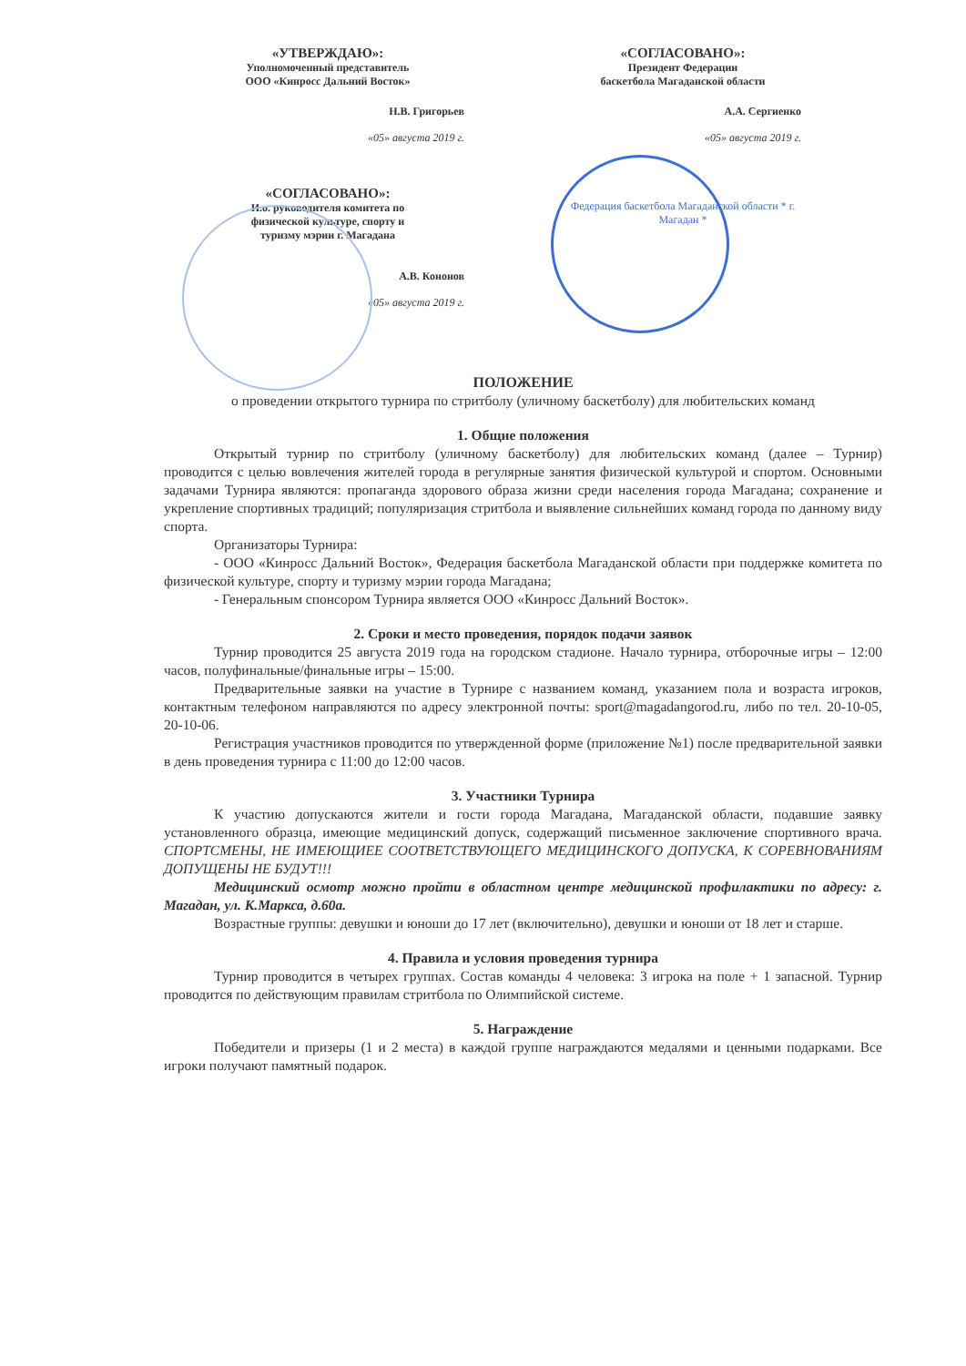«УТВЕРЖДАЮ»:
Уполномоченный представитель
ООО «Кинросс Дальний Восток»
Н.В. Григорьев
«05» августа 2019 г.
«СОГЛАСОВАНО»:
И.о. руководителя комитета по
физической культуре, спорту и
туризму мэрии г. Магадана
А.В. Кононов
«05» августа 2019 г.
«СОГЛАСОВАНО»:
Президент Федерации
баскетбола Магаданской области
А.А. Сергиенко
«05» августа 2019 г.
Федерация баскетбола Магаданской области * г. Магадан *
ПОЛОЖЕНИЕ
о проведении открытого турнира по стритболу (уличному баскетболу) для любительских команд
1. Общие положения
Открытый турнир по стритболу (уличному баскетболу) для любительских команд (далее – Турнир) проводится с целью вовлечения жителей города в регулярные занятия физической культурой и спортом. Основными задачами Турнира являются: пропаганда здорового образа жизни среди населения города Магадана; сохранение и укрепление спортивных традиций; популяризация стритбола и выявление сильнейших команд города по данному виду спорта.
Организаторы Турнира:
- ООО «Кинросс Дальний Восток», Федерация баскетбола Магаданской области при поддержке комитета по физической культуре, спорту и туризму мэрии города Магадана;
- Генеральным спонсором Турнира является ООО «Кинросс Дальний Восток».
2. Сроки и место проведения, порядок подачи заявок
Турнир проводится 25 августа 2019 года на городском стадионе. Начало турнира, отборочные игры – 12:00 часов, полуфинальные/финальные игры – 15:00.
Предварительные заявки на участие в Турнире с названием команд, указанием пола и возраста игроков, контактным телефоном направляются по адресу электронной почты: sport@magadangorod.ru, либо по тел. 20-10-05, 20-10-06.
Регистрация участников проводится по утвержденной форме (приложение №1) после предварительной заявки в день проведения турнира с 11:00 до 12:00 часов.
3. Участники Турнира
К участию допускаются жители и гости города Магадана, Магаданской области, подавшие заявку установленного образца, имеющие медицинский допуск, содержащий письменное заключение спортивного врача. СПОРТСМЕНЫ, НЕ ИМЕЮЩИЕЕ СООТВЕТСТВУЮЩЕГО МЕДИЦИНСКОГО ДОПУСКА, К СОРЕВНОВАНИЯМ ДОПУЩЕНЫ НЕ БУДУТ!!!
Медицинский осмотр можно пройти в областном центре медицинской профилактики по адресу: г. Магадан, ул. К.Маркса, д.60а.
Возрастные группы: девушки и юноши до 17 лет (включительно), девушки и юноши от 18 лет и старше.
4. Правила и условия проведения турнира
Турнир проводится в четырех группах. Состав команды 4 человека: 3 игрока на поле + 1 запасной. Турнир проводится по действующим правилам стритбола по Олимпийской системе.
5. Награждение
Победители и призеры (1 и 2 места) в каждой группе награждаются медалями и ценными подарками. Все игроки получают памятный подарок.